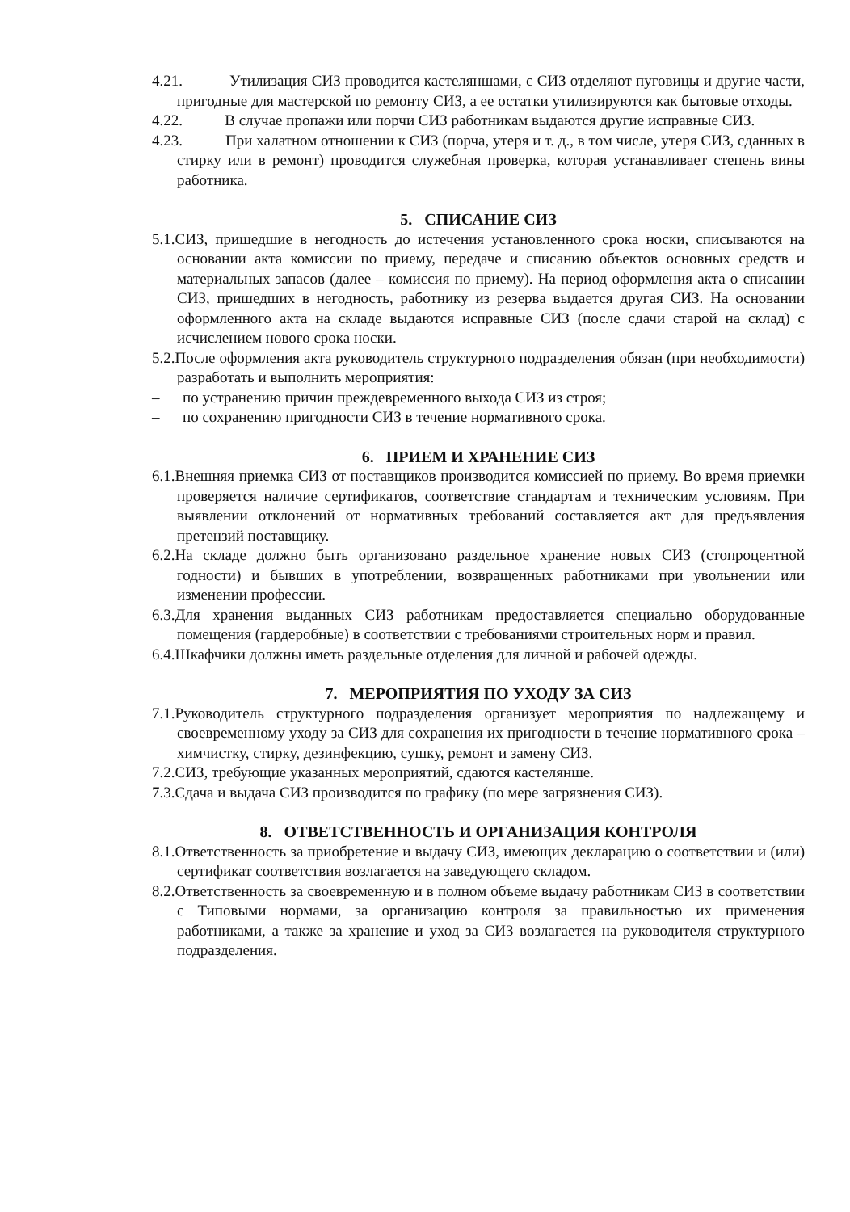4.21. Утилизация СИЗ проводится кастеляншами, с СИЗ отделяют пуговицы и другие части, пригодные для мастерской по ремонту СИЗ, а ее остатки утилизируются как бытовые отходы.
4.22. В случае пропажи или порчи СИЗ работникам выдаются другие исправные СИЗ.
4.23. При халатном отношении к СИЗ (порча, утеря и т. д., в том числе, утеря СИЗ, сданных в стирку или в ремонт) проводится служебная проверка, которая устанавливает степень вины работника.
5. СПИСАНИЕ СИЗ
5.1.СИЗ, пришедшие в негодность до истечения установленного срока носки, списываются на основании акта комиссии по приему, передаче и списанию объектов основных средств и материальных запасов (далее – комиссия по приему). На период оформления акта о списании СИЗ, пришедших в негодность, работнику из резерва выдается другая СИЗ. На основании оформленного акта на складе выдаются исправные СИЗ (после сдачи старой на склад) с исчислением нового срока носки.
5.2.После оформления акта руководитель структурного подразделения обязан (при необходимости) разработать и выполнить мероприятия:
– по устранению причин преждевременного выхода СИЗ из строя;
– по сохранению пригодности СИЗ в течение нормативного срока.
6. ПРИЕМ И ХРАНЕНИЕ СИЗ
6.1.Внешняя приемка СИЗ от поставщиков производится комиссией по приему. Во время приемки проверяется наличие сертификатов, соответствие стандартам и техническим условиям. При выявлении отклонений от нормативных требований составляется акт для предъявления претензий поставщику.
6.2.На складе должно быть организовано раздельное хранение новых СИЗ (стопроцентной годности) и бывших в употреблении, возвращенных работниками при увольнении или изменении профессии.
6.3.Для хранения выданных СИЗ работникам предоставляется специально оборудованные помещения (гардеробные) в соответствии с требованиями строительных норм и правил.
6.4.Шкафчики должны иметь раздельные отделения для личной и рабочей одежды.
7. МЕРОПРИЯТИЯ ПО УХОДУ ЗА СИЗ
7.1.Руководитель структурного подразделения организует мероприятия по надлежащему и своевременному уходу за СИЗ для сохранения их пригодности в течение нормативного срока – химчистку, стирку, дезинфекцию, сушку, ремонт и замену СИЗ.
7.2.СИЗ, требующие указанных мероприятий, сдаются кастелянше.
7.3.Сдача и выдача СИЗ производится по графику (по мере загрязнения СИЗ).
8. ОТВЕТСТВЕННОСТЬ И ОРГАНИЗАЦИЯ КОНТРОЛЯ
8.1.Ответственность за приобретение и выдачу СИЗ, имеющих декларацию о соответствии и (или) сертификат соответствия возлагается на заведующего складом.
8.2.Ответственность за своевременную и в полном объеме выдачу работникам СИЗ в соответствии с Типовыми нормами, за организацию контроля за правильностью их применения работниками, а также за хранение и уход за СИЗ возлагается на руководителя структурного подразделения.